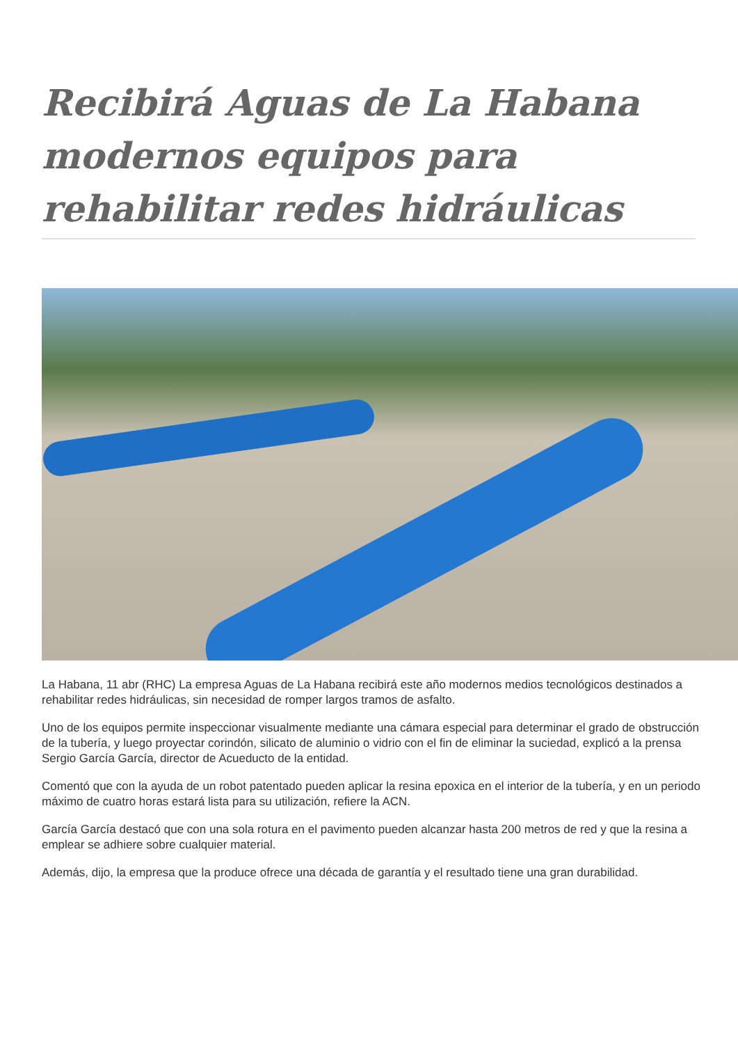Recibirá Aguas de La Habana modernos equipos para rehabilitar redes hidráulicas
La Habana, 11 abr (RHC) La empresa Aguas de La Habana recibirá este año modernos medios tecnológicos destinados a rehabilitar redes hidráulicas, sin necesidad de romper largos tramos de asfalto.
Uno de los equipos permite inspeccionar visualmente mediante una cámara especial para determinar el grado de obstrucción de la tubería, y luego proyectar corindón, silicato de aluminio o vidrio con el fin de eliminar la suciedad, explicó a la prensa Sergio García García, director de Acueducto de la entidad.
Comentó que con la ayuda de un robot patentado pueden aplicar la resina epoxica en el interior de la tubería, y en un periodo máximo de cuatro horas estará lista para su utilización, refiere la ACN.
García García destacó que con una sola rotura en el pavimento pueden alcanzar hasta 200 metros de red y que la resina a emplear se adhiere sobre cualquier material.
Además, dijo, la empresa que la produce ofrece una década de garantía y el resultado tiene una gran durabilidad.